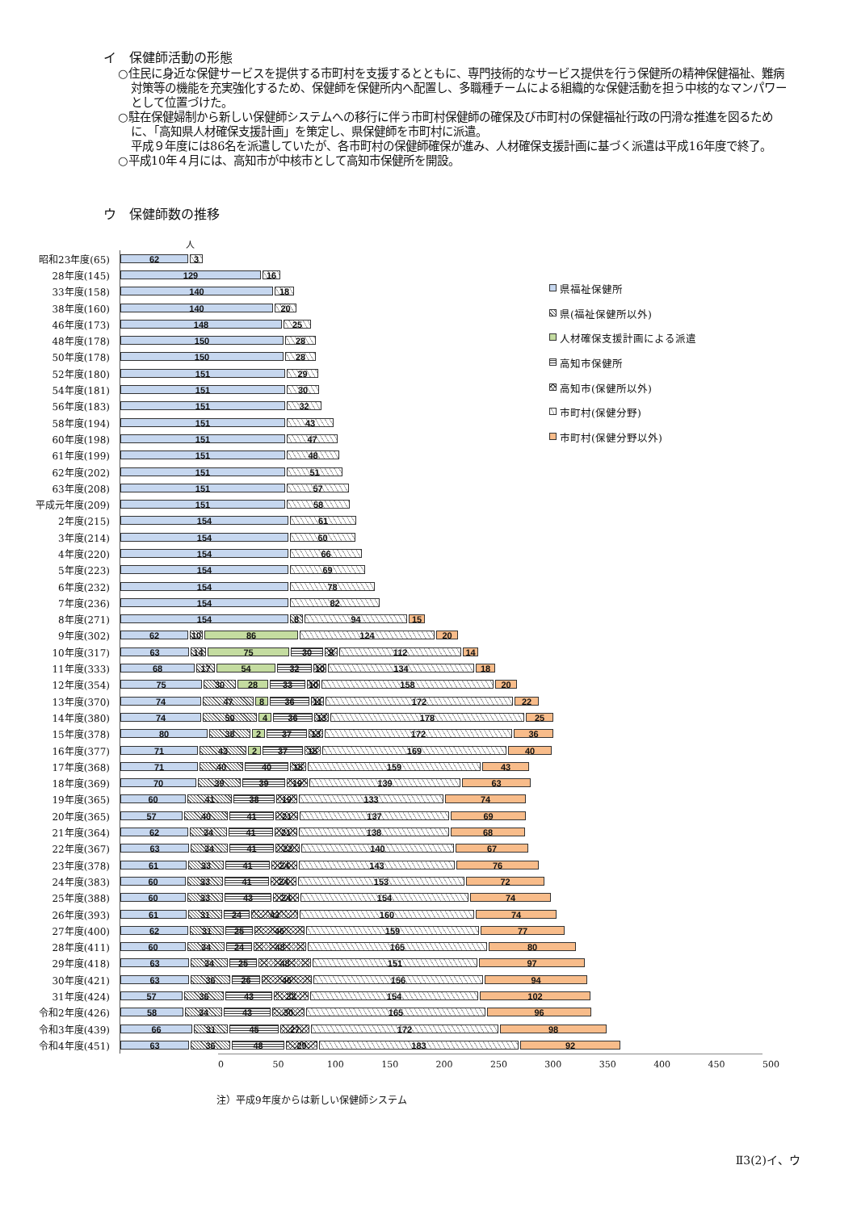イ　保健師活動の形態
○住民に身近な保健サービスを提供する市町村を支援するとともに、専門技術的なサービス提供を行う保健所の精神保健福祉、難病対策等の機能を充実強化するため、保健師を保健所内へ配置し、多職種チームによる組織的な保健活動を担う中核的なマンパワーとして位置づけた。
○駐在保健婦制から新しい保健師システムへの移行に伴う市町村保健師の確保及び市町村の保健福祉行政の円滑な推進を図るために、「高知県人材確保支援計画」を策定し、県保健師を市町村に派遣。
平成９年度には86名を派遣していたが、各市町村の保健師確保が進み、人材確保支援計画に基づく派遣は平成16年度で終了。
○平成10年４月には、高知市が中核市として高知市保健所を開設。
ウ　保健師数の推移
県福祉保健所
県(福祉保健所以外)
人材確保支援計画による派遣
高知市保健所
高知市(保健所以外)
市町村(保健分野)
市町村(保健分野以外)
人
昭和23年度(65)
62 3
28年度(145)
129 16
33年度(158)
140 18
38年度(160)
140 20
46年度(173)
148 25
48年度(178)
150 28
50年度(178)
150 28
52年度(180)
151 29
54年度(181)
151 30
56年度(183)
151 32
58年度(194)
151 43
60年度(198)
151 47
61年度(199)
151 48
62年度(202)
151 51
63年度(208)
151 57
平成元年度(209)
151 58
2年度(215)
154 61
3年度(214)
154 60
4年度(220)
154 66
5年度(223)
154 69
6年度(232)
154 78
7年度(236)
154 82
8年度(271)
154 8 94 15
9年度(302)
62 10 86 124 20
10年度(317)
63 14 75 30 9 112 14
11年度(333)
68 17 54 32 10 134 18
12年度(354)
75 30 28 33 10 158 20
13年度(370)
74 47 8 36 11 172 22
14年度(380)
74 50 4 36 13 178 25
15年度(378)
80 38 2 37 13 172 36
16年度(377)
71 43 2 37 15 169 40
17年度(368)
71 40 40 15 159 43
18年度(369)
70 39 39 19 139 63
19年度(365)
60 41 38 19 133 74
20年度(365)
57 40 41 21 137 69
21年度(364)
62 34 41 21 138 68
22年度(367)
63 34 41 22 140 67
23年度(378)
61 33 41 24 143 76
24年度(383)
60 33 41 24 153 72
25年度(388)
60 33 43 24 154 74
26年度(393)
61 31 24 43 160 74
27年度(400)
62 31 25 46 159 77
28年度(411)
60 34 24 48 165 80
29年度(418)
63 34 25 48 151 97
30年度(421)
63 36 26 46 156 94
31年度(424)
57 36 43 32 154 102
令和2年度(426)
58 34 43 30 165 96
令和3年度(439)
66 31 45 27 172 98
令和4年度(451)
63 36 48 29 183 92
0 50 100 150 200 250 300 350 400 450 500
注）平成9年度からは新しい保健師システム
Ⅱ3(2)イ、ウ